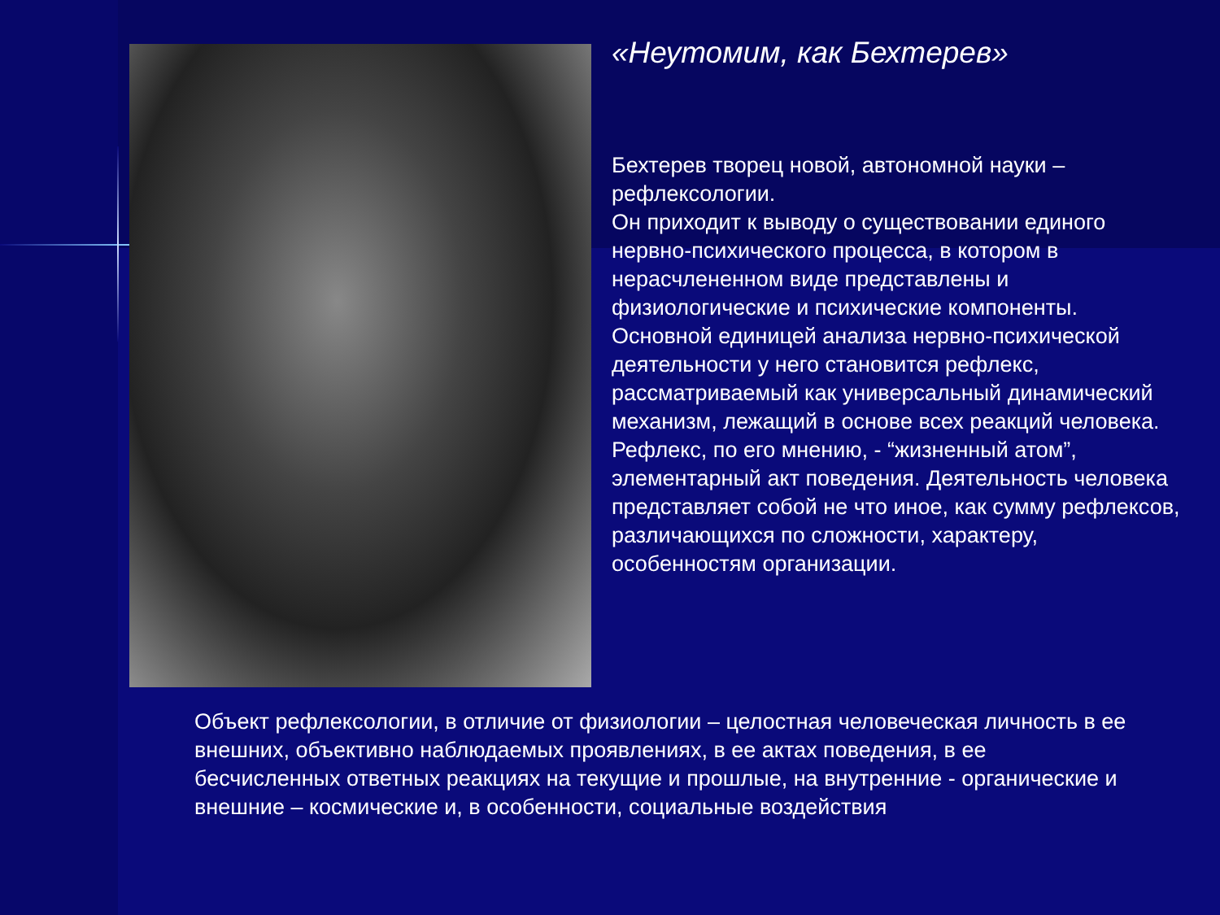«Неутомим, как Бехтерев»
Бехтерев творец новой, автономной науки – рефлексологии.
Он приходит к выводу о существовании единого нервно-психического процесса, в котором в нерасчлененном виде представлены и физиологические и психические компоненты. Основной единицей анализа нервно-психической деятельности у него становится рефлекс, рассматриваемый как универсальный динамический механизм, лежащий в основе всех реакций человека. Рефлекс, по его мнению, - “жизненный атом”, элементарный акт поведения. Деятельность человека представляет собой не что иное, как сумму рефлексов, различающихся по сложности, характеру, особенностям организации.
Объект рефлексологии, в отличие от физиологии – целостная человеческая личность в ее внешних, объективно наблюдаемых проявлениях, в ее актах поведения, в ее бесчисленных ответных реакциях на текущие и прошлые, на внутренние - органические и внешние – космические и, в особенности, социальные воздействия